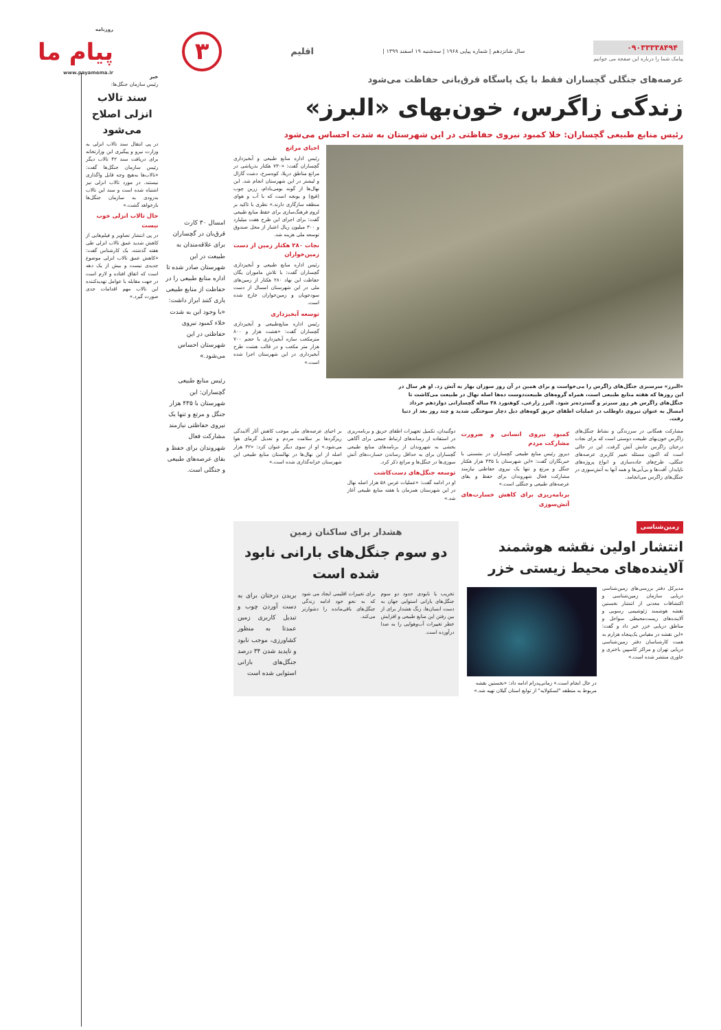۰۹۰۳۳۳۳۸۴۹۴
پیامک شما را درباره این صفحه می خوانیم
سال شانزدهم | شماره پیاپی ۱۹۶۸ | سه‌شنبه ۱۹ اسفند ۱۳۹۹ |
اقلیم
۳
روزنامه
پیام ما
www.payamema.ir
عرصه‌های جنگلی گچساران فقط با یک پاسگاه قرق‌بانی حفاظت می‌شود
زندگی زاگرس، خون‌بهای «البرز»
رئیس منابع طبیعی گچساران: خلا کمبود نیروی حفاظتی در این شهرستان به شدت احساس می‌شود
«البرز» سرسبزی جنگل‌های زاگرس را می‌خواست و برای همین در آن روز سوزان بهار به آتش زد. او هر سال در این روزها که هفته منابع طبیعی است، همراه گروه‌های طبیعت‌دوست ده‌ها اصله نهال در طبیعت می‌کاشت تا جنگل‌های زاگرس هر روز سبزتر و گسترده‌تر شود. البرز زارعی، کوهنورد ۳۸ ساله گچسارانی دوازدهم خرداد امسال به عنوان نیروی داوطلب در عملیات اطفای حریق کوه‌های دیل دچار سوختگی شدید و چند روز بعد از دنیا رفت.
احیای مراتع
رئیس اداره منابع طبیعی و آبخیزداری گچساران گفت: «۷۳۰ هکتار بذرپاشی در مراتع مناطق دریلا، کوه‌سرخ، دشت گازال و لیشتر در این شهرستان انجام شد. این نهال‌ها از گونه بومی‌بادام، زربن چوب (قیچ) و یونجه است که با آب و هوای منطقه سازگاری دارند.» نظری با تاکید بر لزوم فرهنگ‌سازی برای حفظ منابع طبیعی گفت: برای اجرای این طرح هفت میلیارد و ۳۰۰ میلیون ریال اعتبار از محل صندوق توسعه ملی هزینه شد.
نجات ۲۸۰ هکتار زمین از دست زمین‌خواران
رئیس اداره منابع طبیعی و آبخیزداری گچساران گفت: با تلاش ماموران یگان حفاظت این نهاد ۲۸۰ هکتار از زمین‌های ملی در این شهرستان امسال از دست سودجویان و زمین‌خواران خارج شده است.
توسعه آبخیزداری
رئیس اداره منابع‌طبیعی و آبخیزداری گچساران گفت: «هشت هزار و ۸۰۰ مترمکعب سازه آبخیزداری با حجم ۷۰۰ هزار متر مکعب و در قالب هشت طرح آبخیزداری در این شهرستان اجرا شده است.»
مشارکت همگانی در سرزندگی و نشاط جنگل‌های زاگرس خون‌بهای طبیعت دوستی است که برای نجات درختان زاگرس جانش آتش گرفت. این در حالی است که اکنون مسئله تغییر کاربری عرصه‌های جنگلی، طرح‌های جاده‌سازی و انواع پروژه‌های ناپایدار، آفت‌ها و بی‌آبی‌ها و همه آنها به آتش‌سوزی در جنگل‌های زاگرس می‌انجامد.
کمبود نیروی انسانی و ضرورت مشارکت مردم
دیروز رئیس منابع طبیعی گچساران در نشستی با خبرنگاران گفت: «این شهرستان با ۴۳۵ هزار هکتار جنگل و مرتع و تنها یک نیروی حفاظتی نیازمند مشارکت فعال شهروندان برای حفظ و بقای عرصه‌های طبیعی و جنگلی است.»
برنامه‌ریزی برای کاهش خسارت‌های آتش‌سوزی
دوگنبدان، تکمیل تجهیزات اطفای حریق و برنامه‌ریزی در استفاده از رسانه‌های ارتباط جمعی برای آگاهی بخشی به شهروندان از برنامه‌های منابع طبیعی گچساران برای به حداقل رساندن خسارت‌های آتش سوزی‌ها در جنگل‌ها و مراتع ذکر کرد.
توسعه جنگل‌های دست‌کاشت
او در ادامه گفت: «عملیات غرس ۵۸ هزار اصله نهال در این شهرستان همزمان با هفته منابع طبیعی آغاز شد.»
بر احیای عرصه‌های ملی موجب کاهش آثار آلایندگی ریزگردها بر سلامت مردم و تعدیل گرمای هوا می‌شود.» او از سوی دیگر عنوان کرد: «۳۲ هزار اصله از این نهال‌ها در نهالستان منابع طبیعی این شهرستان خزانه‌گذاری شده است.»
زمین‌شناسی
انتشار اولین نقشه هوشمند آلاینده‌های محیط زیستی خزر
مدیرکل دفتر بررسی‌های زمین‌شناسی دریایی سازمان زمین‌شناسی و اکتشافات معدنی از انتشار نخستین نقشه هوشمند ژئوشیمی رسوبی و آلاینده‌های زیست‌محیطی سواحل و مناطق دریایی خزر خبر داد و گفت: «این نقشه در مقیاس یک‌پنجاه هزارم به همت کارشناسان دفتر زمین‌شناسی دریایی تهران و مراکز کاسپین باختری و خاوری منتشر شده است.»
در حال انجام است.» زمانی‌پدرام ادامه داد: «نخستین نقشه مربوط به منطقه "لسکولایه" از توابع استان گیلان تهیه شد.»
هشدار برای ساکنان زمین
دو سوم جنگل‌های بارانی نابود شده است
تخریب یا نابودی حدود دو سوم جنگل‌های بارانی استوایی جهان به دست انسان‌ها، زنگ هشدار برای از بین رفتن این منابع طبیعی و افزایش خطر تغییرات آب‌وهوایی را به صدا درآورده است.
برای تغییرات اقلیمی ایجاد می شود که به نحو خود ادامه زندگی جنگل‌های باقی‌مانده را دشوارتر می‌کند.
بریدن درختان برای به دست آوردن چوب و تبدیل کاربری زمین عمدتا به منظور کشاورزی، موجب نابود و ناپدید شدن ۳۴ درصد جنگل‌های بارانی استوایی شده است
امسال ۳۰ کارت قرق‌بان در گچساران برای علاقه‌مندان به طبیعت در این شهرستان صادر شده تا اداره منابع طبیعی را در حفاظت از منابع طبیعی یاری کنند ابراز داشت: «با وجود این به شدت خلاء کمبود نیروی حفاظتی در این شهرستان احساس می‌شود.»
رئیس منابع طبیعی گچساران: این شهرستان با ۴۳۵ هزار جنگل و مرتع و تنها یک نیروی حفاظتی نیازمند مشارکت فعال شهروندان برای حفظ و بقای عرصه‌های طبیعی و جنگلی است.
خبر
رئیس سازمان جنگل‌ها:
سند تالاب انزلی اصلاح می‌شود
در پی انتقال سند تالاب انزلی به وزارت نیرو و پیگیری این وزارتخانه برای دریافت سند ۴۲ تالاب دیگر رئیس سازمان جنگل‌ها گفت: «تالاب‌ها به‌هیچ وجه قابل واگذاری نیستند. در مورد تالاب انزلی نیز اشتباه شده است و سند این تالاب به‌زودی به سازمان جنگل‌ها بازخواهد گشت.»
حال تالاب انزلی خوب نیست
در پی انتشار تصاویر و فیلم‌هایی از کاهش شدید عمق تالاب انزلی طی هفته گذشته، یک کارشناس گفت: «کاهش عمق تالاب انزلی موضوع جدیدی نیست و بیش از یک دهه است که اتفاق افتاده و لازم است در جهت مقابله با عوامل تهدیدکننده این تالاب مهم اقدامات جدی صورت گیرد.»